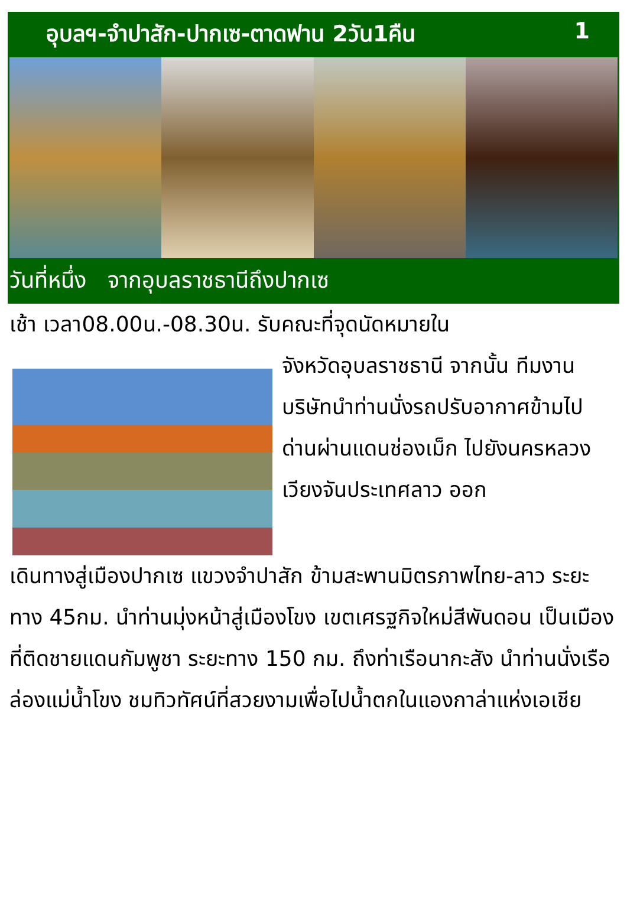อุบลฯ-จำปาสัก-ปากเซ-ตาดฟาน 2วัน1คืน 1
วันที่หนึ่ง จากอุบลราชธานีถึงปากเซ
เช้า เวลา08.00น.-08.30น. รับคณะที่จุดนัดหมายใน
จังหวัดอุบลราชธานี จากนั้น ทีมงานบริษัทนำท่านนั่งรถปรับอากาศข้ามไปด่านผ่านแดนช่องเม็ก ไปยังนครหลวงเวียงจันประเทศลาว ออก
เดินทางสู่เมืองปากเซ แขวงจำปาสัก ข้ามสะพานมิตรภาพไทย-ลาว ระยะทาง 45กม. นำท่านมุ่งหน้าสู่เมืองโขง เขตเศรฐกิจใหม่สีพันดอน เป็นเมืองที่ติดชายแดนกัมพูชา ระยะทาง 150 กม. ถึงท่าเรือนากะสัง นำท่านนั่งเรือล่องแม่น้ำโขง ชมทิวทัศน์ที่สวยงามเพื่อไปน้ำตกในแองกาล่าแห่งเอเชีย